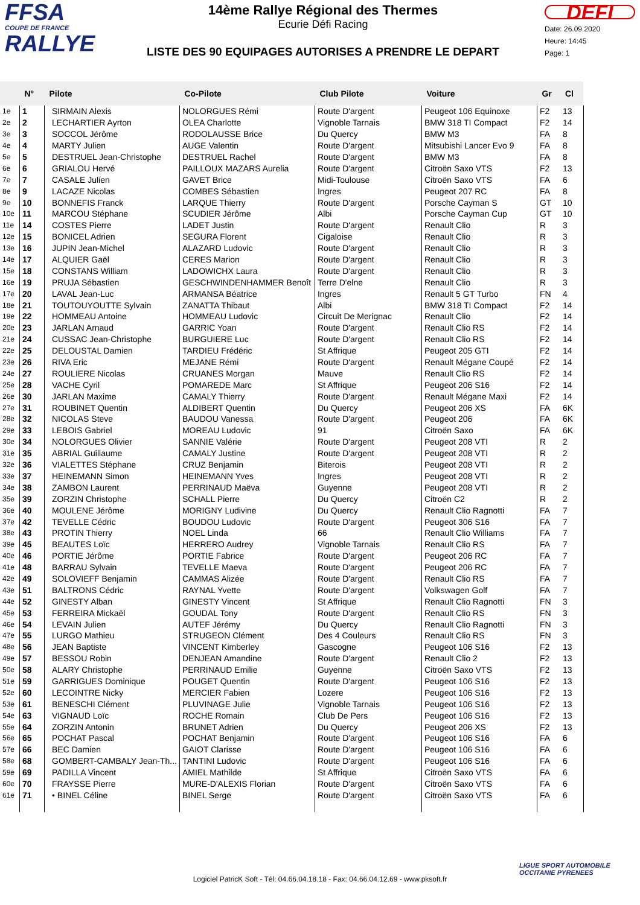FFSA
COUPE DE FRANCE
RALLYE
14ème Rallye Régional des Thermes
Ecurie Défi Racing
LISTE DES 90 EQUIPAGES AUTORISES A PRENDRE LE DEPART
DEFI
Date: 26.09.2020
Heure: 14:45
Page: 1
| | N° | Pilote | Co-Pilote | Club Pilote | Voiture | Gr | Cl |
| --- | --- | --- | --- | --- | --- | --- | --- |
| 1e | 1 | SIRMAIN Alexis | NOLORGUES Rémi | Route D'argent | Peugeot 106 Equinoxe | F2 | 13 |
| 2e | 2 | LECHARTIER Ayrton | OLEA Charlotte | Vignoble Tarnais | BMW 318 TI Compact | F2 | 14 |
| 3e | 3 | SOCCOL Jérôme | RODOLAUSSE Brice | Du Quercy | BMW M3 | FA | 8 |
| 4e | 4 | MARTY Julien | AUGE Valentin | Route D'argent | Mitsubishi Lancer Evo 9 | FA | 8 |
| 5e | 5 | DESTRUEL Jean-Christophe | DESTRUEL Rachel | Route D'argent | BMW M3 | FA | 8 |
| 6e | 6 | GRIALOU Hervé | PAILLOUX MAZARS Aurelia | Route D'argent | Citroën Saxo VTS | F2 | 13 |
| 7e | 7 | CASALE Julien | GAVET Brice | Midi-Toulouse | Citroën Saxo VTS | FA | 6 |
| 8e | 9 | LACAZE Nicolas | COMBES Sébastien | Ingres | Peugeot 207 RC | FA | 8 |
| 9e | 10 | BONNEFIS Franck | LARQUE Thierry | Route D'argent | Porsche Cayman S | GT | 10 |
| 10e | 11 | MARCOU Stéphane | SCUDIER Jérôme | Albi | Porsche Cayman Cup | GT | 10 |
| 11e | 14 | COSTES Pierre | LADET Justin | Route D'argent | Renault Clio | R | 3 |
| 12e | 15 | BONICEL Adrien | SEGURA Florent | Cigaloise | Renault Clio | R | 3 |
| 13e | 16 | JUPIN Jean-Michel | ALAZARD Ludovic | Route D'argent | Renault Clio | R | 3 |
| 14e | 17 | ALQUIER Gaël | CERES Marion | Route D'argent | Renault Clio | R | 3 |
| 15e | 18 | CONSTANS William | LADOWICHX Laura | Route D'argent | Renault Clio | R | 3 |
| 16e | 19 | PRUJA Sébastien | GESCHWINDENHAMMER Benoît | Terre D'elne | Renault Clio | R | 3 |
| 17e | 20 | LAVAL Jean-Luc | ARMANSA Béatrice | Ingres | Renault 5 GT Turbo | FN | 4 |
| 18e | 21 | TOUTOUYOUTTE Sylvain | ZANATTA Thibaut | Albi | BMW 318 TI Compact | F2 | 14 |
| 19e | 22 | HOMMEAU Antoine | HOMMEAU Ludovic | Circuit De Merignac | Renault Clio | F2 | 14 |
| 20e | 23 | JARLAN Arnaud | GARRIC Yoan | Route D'argent | Renault Clio RS | F2 | 14 |
| 21e | 24 | CUSSAC Jean-Christophe | BURGUIERE Luc | Route D'argent | Renault Clio RS | F2 | 14 |
| 22e | 25 | DELOUSTAL Damien | TARDIEU Frédéric | St Affrique | Peugeot 205 GTI | F2 | 14 |
| 23e | 26 | RIVA Eric | MEJANE Rémi | Route D'argent | Renault Mégane Coupé | F2 | 14 |
| 24e | 27 | ROULIERE Nicolas | CRUANES Morgan | Mauve | Renault Clio RS | F2 | 14 |
| 25e | 28 | VACHE Cyril | POMAREDE Marc | St Affrique | Peugeot 206 S16 | F2 | 14 |
| 26e | 30 | JARLAN Maxime | CAMALY Thierry | Route D'argent | Renault Mégane Maxi | F2 | 14 |
| 27e | 31 | ROUBINET Quentin | ALDIBERT Quentin | Du Quercy | Peugeot 206 XS | FA | 6K |
| 28e | 32 | NICOLAS Steve | BAUDOU Vanessa | Route D'argent | Peugeot 206 | FA | 6K |
| 29e | 33 | LEBOIS Gabriel | MOREAU Ludovic | 91 | Citroën Saxo | FA | 6K |
| 30e | 34 | NOLORGUES Olivier | SANNIE Valérie | Route D'argent | Peugeot 208 VTI | R | 2 |
| 31e | 35 | ABRIAL Guillaume | CAMALY Justine | Route D'argent | Peugeot 208 VTI | R | 2 |
| 32e | 36 | VIALETTES Stéphane | CRUZ Benjamin | Biterois | Peugeot 208 VTI | R | 2 |
| 33e | 37 | HEINEMANN Simon | HEINEMANN Yves | Ingres | Peugeot 208 VTI | R | 2 |
| 34e | 38 | ZAMBON Laurent | PERRINAUD Maëva | Guyenne | Peugeot 208 VTI | R | 2 |
| 35e | 39 | ZORZIN Christophe | SCHALL Pierre | Du Quercy | Citroën C2 | R | 2 |
| 36e | 40 | MOULENE Jérôme | MORIGNY Ludivine | Du Quercy | Renault Clio Ragnotti | FA | 7 |
| 37e | 42 | TEVELLE Cédric | BOUDOU Ludovic | Route D'argent | Peugeot 306 S16 | FA | 7 |
| 38e | 43 | PROTIN Thierry | NOEL Linda | 66 | Renault Clio Williams | FA | 7 |
| 39e | 45 | BEAUTES Loïc | HERRERO Audrey | Vignoble Tarnais | Renault Clio RS | FA | 7 |
| 40e | 46 | PORTIE Jérôme | PORTIE Fabrice | Route D'argent | Peugeot 206 RC | FA | 7 |
| 41e | 48 | BARRAU Sylvain | TEVELLE Maeva | Route D'argent | Peugeot 206 RC | FA | 7 |
| 42e | 49 | SOLOVIEFF Benjamin | CAMMAS Alizée | Route D'argent | Renault Clio RS | FA | 7 |
| 43e | 51 | BALTRONS Cédric | RAYNAL Yvette | Route D'argent | Volkswagen Golf | FA | 7 |
| 44e | 52 | GINESTY Alban | GINESTY Vincent | St Affrique | Renault Clio Ragnotti | FN | 3 |
| 45e | 53 | FERREIRA Mickaël | GOUDAL Tony | Route D'argent | Renault Clio RS | FN | 3 |
| 46e | 54 | LEVAIN Julien | AUTEF Jérémy | Du Quercy | Renault Clio Ragnotti | FN | 3 |
| 47e | 55 | LURGO Mathieu | STRUGEON Clément | Des 4 Couleurs | Renault Clio RS | FN | 3 |
| 48e | 56 | JEAN Baptiste | VINCENT Kimberley | Gascogne | Peugeot 106 S16 | F2 | 13 |
| 49e | 57 | BESSOU Robin | DENJEAN Amandine | Route D'argent | Renault Clio 2 | F2 | 13 |
| 50e | 58 | ALARY Christophe | PERRINAUD Emilie | Guyenne | Citroën Saxo VTS | F2 | 13 |
| 51e | 59 | GARRIGUES Dominique | POUGET Quentin | Route D'argent | Peugeot 106 S16 | F2 | 13 |
| 52e | 60 | LECOINTRE Nicky | MERCIER Fabien | Lozere | Peugeot 106 S16 | F2 | 13 |
| 53e | 61 | BENESCHI Clément | PLUVINAGE Julie | Vignoble Tarnais | Peugeot 106 S16 | F2 | 13 |
| 54e | 63 | VIGNAUD Loïc | ROCHE Romain | Club De Pers | Peugeot 106 S16 | F2 | 13 |
| 55e | 64 | ZORZIN Antonin | BRUNET Adrien | Du Quercy | Peugeot 206 XS | F2 | 13 |
| 56e | 65 | POCHAT Pascal | POCHAT Benjamin | Route D'argent | Peugeot 106 S16 | FA | 6 |
| 57e | 66 | BEC Damien | GAIOT Clarisse | Route D'argent | Peugeot 106 S16 | FA | 6 |
| 58e | 68 | GOMBERT-CAMBALY Jean-Th... | TANTINI Ludovic | Route D'argent | Peugeot 106 S16 | FA | 6 |
| 59e | 69 | PADILLA Vincent | AMIEL Mathilde | St Affrique | Citroën Saxo VTS | FA | 6 |
| 60e | 70 | FRAYSSE Pierre | MURE-D'ALEXIS Florian | Route D'argent | Citroën Saxo VTS | FA | 6 |
| 61e | 71 | • BINEL Céline | BINEL Serge | Route D'argent | Citroën Saxo VTS | FA | 6 |
Logiciel PatricK Soft - Tél: 04.66.04.18.18 - Fax: 04.66.04.12.69 - www.pksoft.fr
LIGUE SPORT AUTOMOBILE OCCITANIE PYRENEES